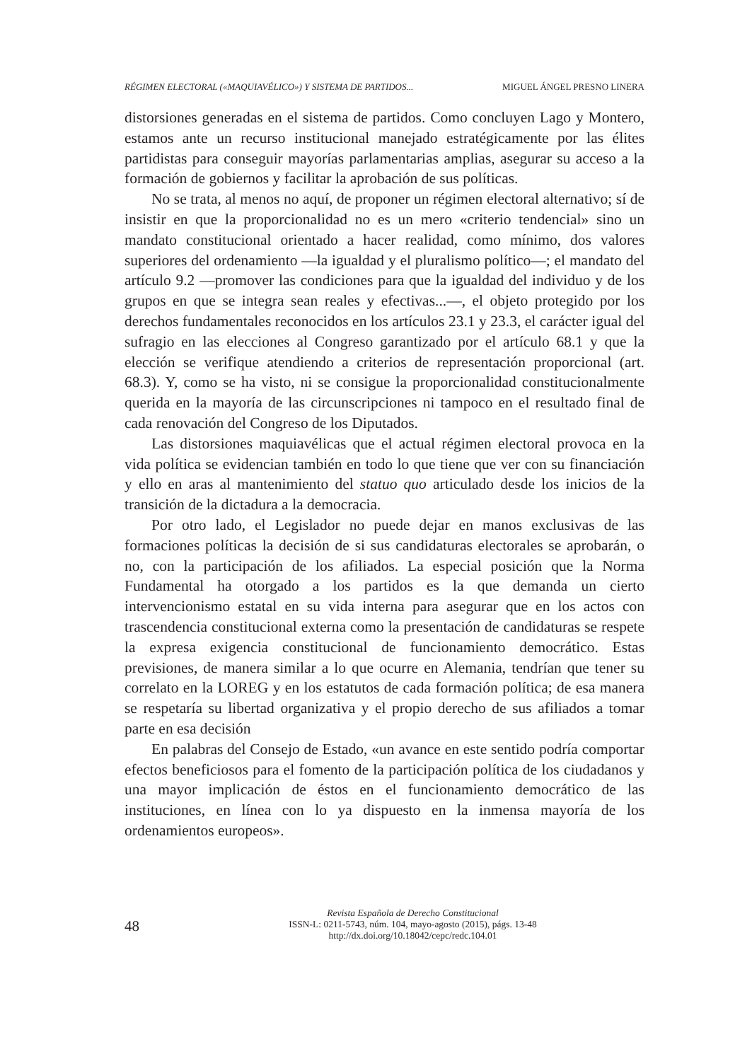RÉGIMEN ELECTORAL («MAQUIAVÉLICO») Y SISTEMA DE PARTIDOS... MIGUEL ÁNGEL PRESNO LINERA
distorsiones generadas en el sistema de partidos. Como concluyen Lago y Montero, estamos ante un recurso institucional manejado estratégicamente por las élites partidistas para conseguir mayorías parlamentarias amplias, asegurar su acceso a la formación de gobiernos y facilitar la aprobación de sus políticas.
No se trata, al menos no aquí, de proponer un régimen electoral alternativo; sí de insistir en que la proporcionalidad no es un mero «criterio tendencial» sino un mandato constitucional orientado a hacer realidad, como mínimo, dos valores superiores del ordenamiento —la igualdad y el pluralismo político—; el mandato del artículo 9.2 —promover las condiciones para que la igualdad del individuo y de los grupos en que se integra sean reales y efectivas...—, el objeto protegido por los derechos fundamentales reconocidos en los artículos 23.1 y 23.3, el carácter igual del sufragio en las elecciones al Congreso garantizado por el artículo 68.1 y que la elección se verifique atendiendo a criterios de representación proporcional (art. 68.3). Y, como se ha visto, ni se consigue la proporcionalidad constitucionalmente querida en la mayoría de las circunscripciones ni tampoco en el resultado final de cada renovación del Congreso de los Diputados.
Las distorsiones maquiavélicas que el actual régimen electoral provoca en la vida política se evidencian también en todo lo que tiene que ver con su financiación y ello en aras al mantenimiento del statuo quo articulado desde los inicios de la transición de la dictadura a la democracia.
Por otro lado, el Legislador no puede dejar en manos exclusivas de las formaciones políticas la decisión de si sus candidaturas electorales se aprobarán, o no, con la participación de los afiliados. La especial posición que la Norma Fundamental ha otorgado a los partidos es la que demanda un cierto intervencionismo estatal en su vida interna para asegurar que en los actos con trascendencia constitucional externa como la presentación de candidaturas se respete la expresa exigencia constitucional de funcionamiento democrático. Estas previsiones, de manera similar a lo que ocurre en Alemania, tendrían que tener su correlato en la LOREG y en los estatutos de cada formación política; de esa manera se respetaría su libertad organizativa y el propio derecho de sus afiliados a tomar parte en esa decisión
En palabras del Consejo de Estado, «un avance en este sentido podría comportar efectos beneficiosos para el fomento de la participación política de los ciudadanos y una mayor implicación de éstos en el funcionamiento democrático de las instituciones, en línea con lo ya dispuesto en la inmensa mayoría de los ordenamientos europeos».
48
Revista Española de Derecho Constitucional
ISSN-L: 0211-5743, núm. 104, mayo-agosto (2015), págs. 13-48
http://dx.doi.org/10.18042/cepc/redc.104.01